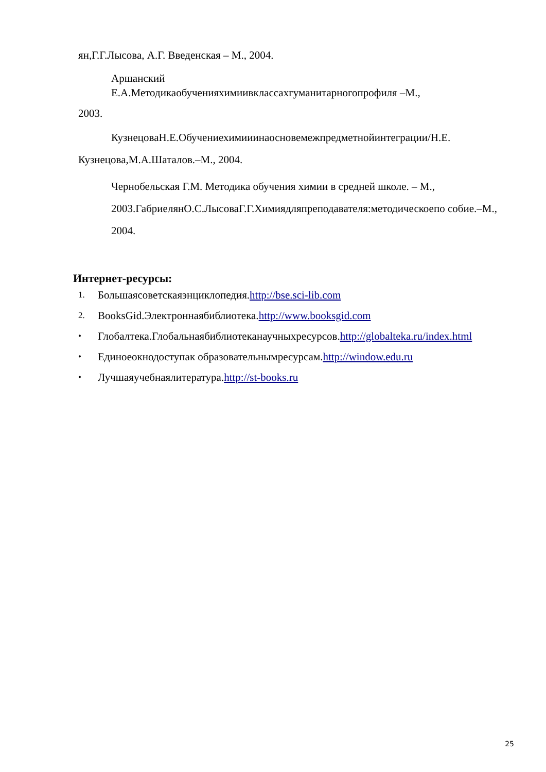ян,Г.Г.Лысова, А.Г. Введенская – М., 2004.
Аршанский
Е.А.Методикаобученияхимиивклассахгуманитарногопрофиля –М.,
2003.
КузнецоваН.Е.Обучениехимииинаосновемежпредметнойинтеграции/Н.Е.
Кузнецова,М.А.Шаталов.–М., 2004.
Чернобельская Г.М. Методика обучения химии в средней школе. – М., 2003.ГабриелянО.С.ЛысоваГ.Г.Химиядляпреподавателя:методическоепо собие.–М., 2004.
Интернет-ресурсы:
1. Большаясоветскаяэнциклопедия.http://bse.sci-lib.com
2. BooksGid.Электроннаябиблиотека.http://www.booksgid.com
• Глобалтека.Глобальнаябиблиотеканаучныхресурсов.http://globalteka.ru/index.html
• Единоеокнодоступак образовательнымресурсам.http://window.edu.ru
• Лучшаяучебнаялитература.http://st-books.ru
25